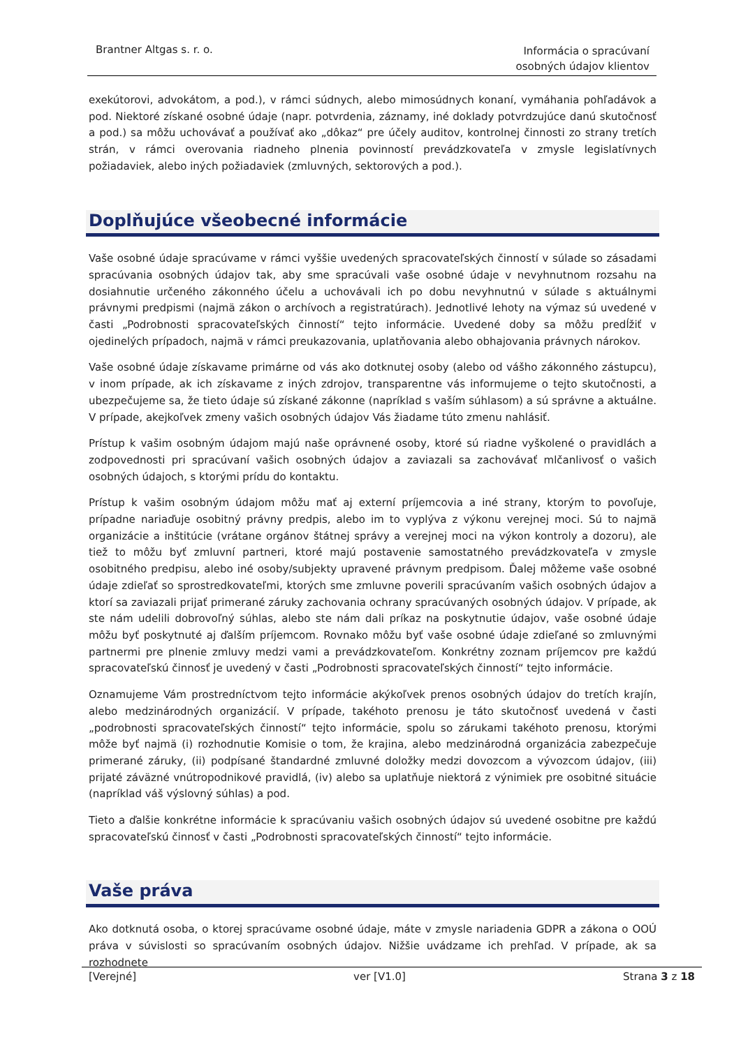Brantner Altgas s. r. o.
Informácia o spracúvaní
osobných údajov klientov
exekútorovi, advokátom, a pod.), v rámci súdnych, alebo mimosúdnych konaní, vymáhania pohľadávok a pod. Niektoré získané osobné údaje (napr. potvrdenia, záznamy, iné doklady potvrdzujúce danú skutočnosť a pod.) sa môžu uchovávať a používať ako „dôkaz“ pre účely auditov, kontrolnej činnosti zo strany tretích strán, v rámci overovania riadneho plnenia povinností prevádzkovateľa v zmysle legislatívnych požiadaviek, alebo iných požiadaviek (zmluvných, sektorových a pod.).
Doplňujúce všeobecné informácie
Vaše osobné údaje spracúvame v rámci vyššie uvedených spracovateľských činností v súlade so zásadami spracúvania osobných údajov tak, aby sme spracúvali vaše osobné údaje v nevyhnutnom rozsahu na dosiahnutie určeného zákonného účelu a uchovávali ich po dobu nevyhnutnú v súlade s aktuálnymi právnymi predpismi (najmä zákon o archívoch a registratúrach). Jednotlivé lehoty na výmaz sú uvedené v časti „Podrobnosti spracovateľských činností“ tejto informácie. Uvedené doby sa môžu predĺžiť v ojedinelých prípadoch, najmä v rámci preukazovania, uplatňovania alebo obhajovania právnych nárokov.
Vaše osobné údaje získavame primárne od vás ako dotknutej osoby (alebo od vášho zákonného zástupcu), v inom prípade, ak ich získavame z iných zdrojov, transparentne vás informujeme o tejto skutočnosti, a ubezpečujeme sa, že tieto údaje sú získané zákonne (napríklad s vaším súhlasom) a sú správne a aktuálne. V prípade, akejkoľvek zmeny vašich osobných údajov Vás žiadame túto zmenu nahlásiť.
Prístup k vašim osobným údajom majú naše oprávnené osoby, ktoré sú riadne vyškolené o pravidlách a zodpovednosti pri spracúvaní vašich osobných údajov a zaviazali sa zachovávať mlčanlivosť o vašich osobných údajoch, s ktorými prídu do kontaktu.
Prístup k vašim osobným údajom môžu mať aj externí príjemcovia a iné strany, ktorým to povoľuje, prípadne nariaďuje osobitný právny predpis, alebo im to vyplýva z výkonu verejnej moci. Sú to najmä organizácie a inštitúcie (vrátane orgánov štátnej správy a verejnej moci na výkon kontroly a dozoru), ale tiež to môžu byť zmluvní partneri, ktoré majú postavenie samostatného prevádzkovateľa v zmysle osobitného predpisu, alebo iné osoby/subjekty upravené právnym predpisom. Ďalej môžeme vaše osobné údaje zdieľať so sprostredkovateľmi, ktorých sme zmluvne poverili spracúvaním vašich osobných údajov a ktorí sa zaviazali prijať primerané záruky zachovania ochrany spracúvaných osobných údajov. V prípade, ak ste nám udelili dobrovoľný súhlas, alebo ste nám dali príkaz na poskytnutie údajov, vaše osobné údaje môžu byť poskytnuté aj ďalším príjemcom. Rovnako môžu byť vaše osobné údaje zdieľané so zmluvnými partnermi pre plnenie zmluvy medzi vami a prevádzkovateľom. Konkrétny zoznam príjemcov pre každú spracovateľskú činnosť je uvedený v časti „Podrobnosti spracovateľských činností“ tejto informácie.
Oznamujeme Vám prostredníctvom tejto informácie akýkoľvek prenos osobných údajov do tretích krajín, alebo medzinárodných organizácií. V prípade, takéhoto prenosu je táto skutočnosť uvedená v časti „podrobnosti spracovateľských činností“ tejto informácie, spolu so zárukami takéhoto prenosu, ktorými môže byť najmä (i) rozhodnutie Komisie o tom, že krajina, alebo medzinárodná organizácia zabezpečuje primerané záruky, (ii) podpísané štandardné zmluvné doložky medzi dovozcom a vývozcom údajov, (iii) prijaté záväzné vnútropodnikové pravidlá, (iv) alebo sa uplatňuje niektorá z výnimiek pre osobitné situácie (napríklad váš výslovný súhlas) a pod.
Tieto a ďalšie konkrétne informácie k spracúvaniu vašich osobných údajov sú uvedené osobitne pre každú spracovateľskú činnosť v časti „Podrobnosti spracovateľských činností“ tejto informácie.
Vaše práva
Ako dotknutá osoba, o ktorej spracúvame osobné údaje, máte v zmysle nariadenia GDPR a zákona o OOÚ práva v súvislosti so spracúvaním osobných údajov. Nižšie uvádzame ich prehľad. V prípade, ak sa rozhodnete
[Verejné] ver [V1.0] Strana 3 z 18